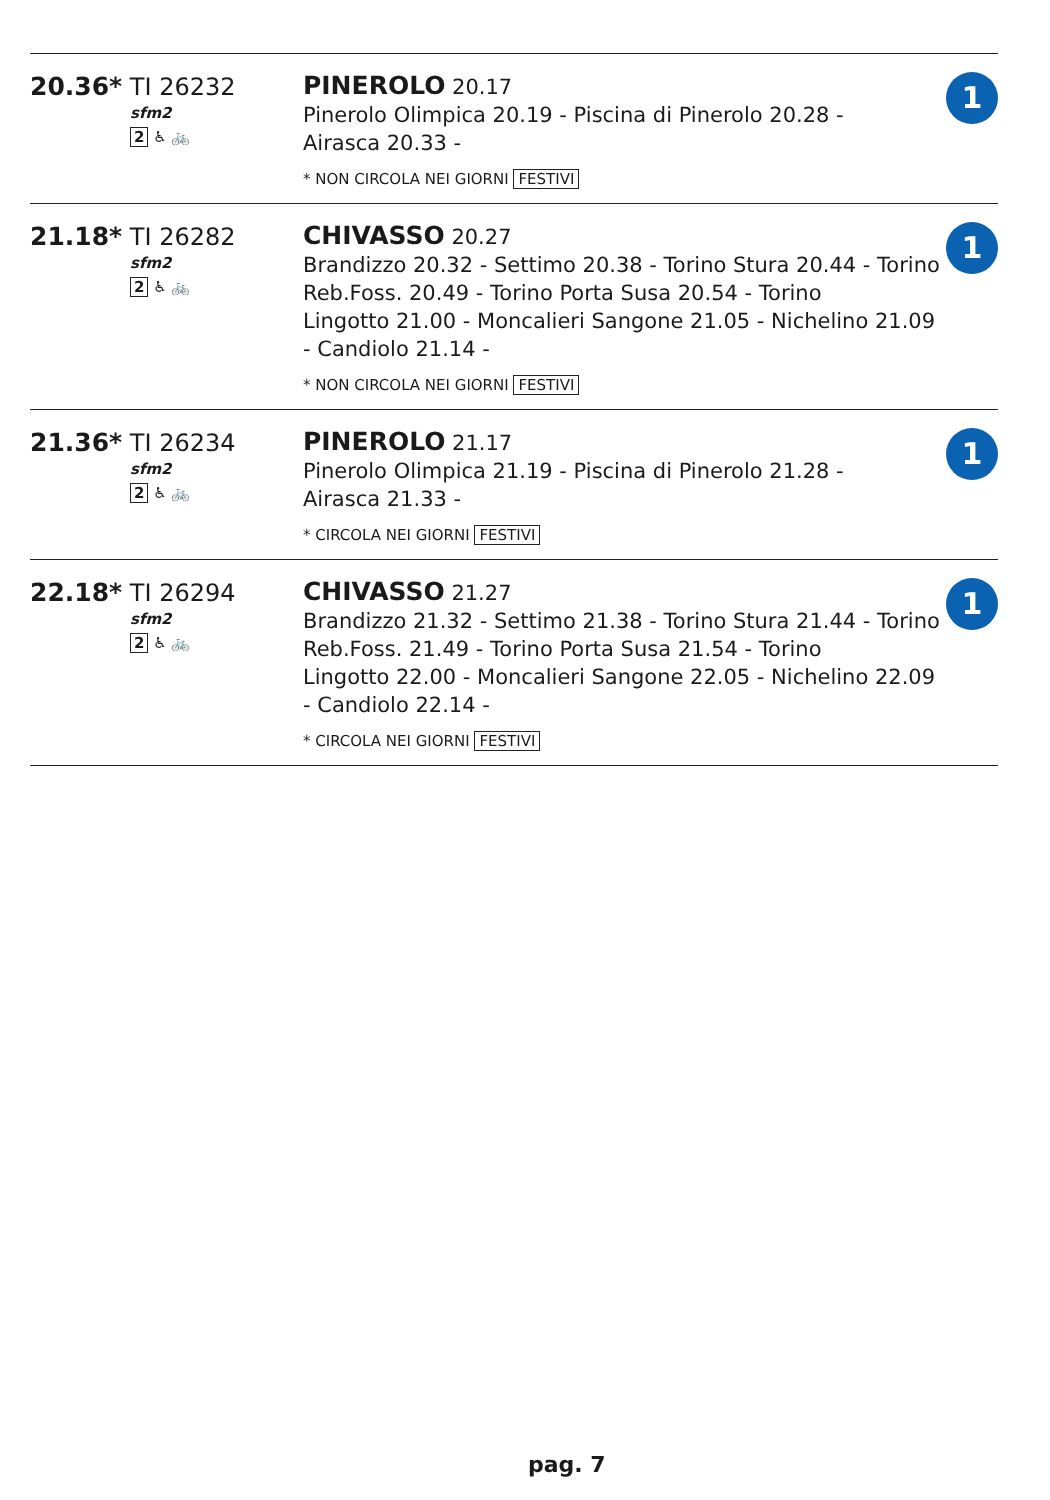| 20.36* TI 26232 sfm2 2 ♿ 🚲 | PINEROLO 20.17 Pinerolo Olimpica 20.19 - Piscina di Pinerolo 20.28 - Airasca 20.33 - * NON CIRCOLA NEI GIORNI FESTIVI | 1 |
| 21.18* TI 26282 sfm2 2 ♿ 🚲 | CHIVASSO 20.27 Brandizzo 20.32 - Settimo 20.38 - Torino Stura 20.44 - Torino Reb.Foss. 20.49 - Torino Porta Susa 20.54 - Torino Lingotto 21.00 - Moncalieri Sangone 21.05 - Nichelino 21.09 - Candiolo 21.14 - * NON CIRCOLA NEI GIORNI FESTIVI | 1 |
| 21.36* TI 26234 sfm2 2 ♿ 🚲 | PINEROLO 21.17 Pinerolo Olimpica 21.19 - Piscina di Pinerolo 21.28 - Airasca 21.33 - * CIRCOLA NEI GIORNI FESTIVI | 1 |
| 22.18* TI 26294 sfm2 2 ♿ 🚲 | CHIVASSO 21.27 Brandizzo 21.32 - Settimo 21.38 - Torino Stura 21.44 - Torino Reb.Foss. 21.49 - Torino Porta Susa 21.54 - Torino Lingotto 22.00 - Moncalieri Sangone 22.05 - Nichelino 22.09 - Candiolo 22.14 - * CIRCOLA NEI GIORNI FESTIVI | 1 |
pag. 7